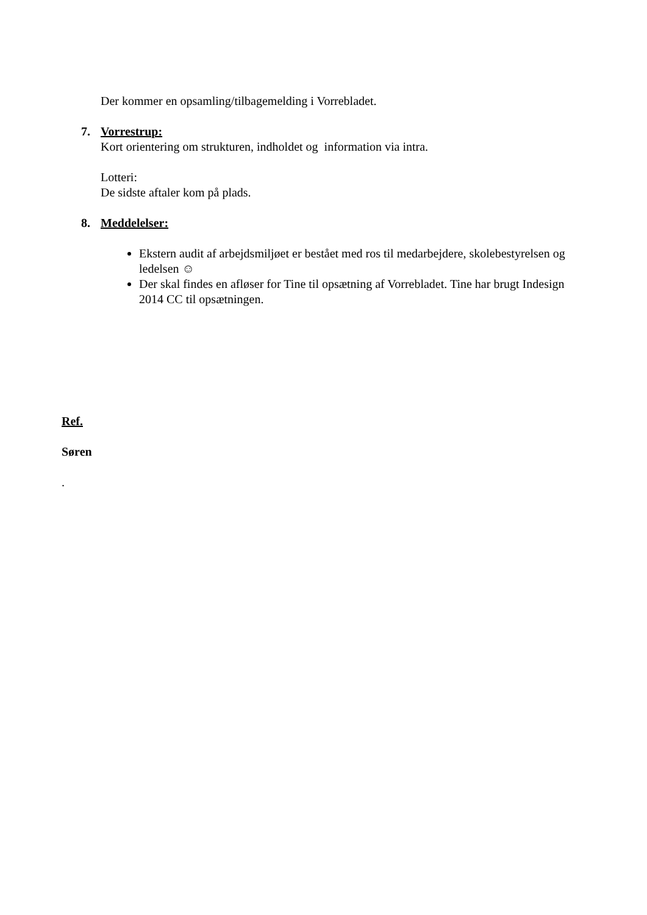Der kommer en opsamling/tilbagemelding i Vorrebladet.
7. Vorrestrup:
Kort orientering om strukturen, indholdet og information via intra.
Lotteri:
De sidste aftaler kom på plads.
8. Meddelelser:
Ekstern audit af arbejdsmiljøet er bestået med ros til medarbejdere, skolebestyrelsen og ledelsen ☺
Der skal findes en afløser for Tine til opsætning af Vorrebladet. Tine har brugt Indesign 2014 CC til opsætningen.
Ref.
Søren
.